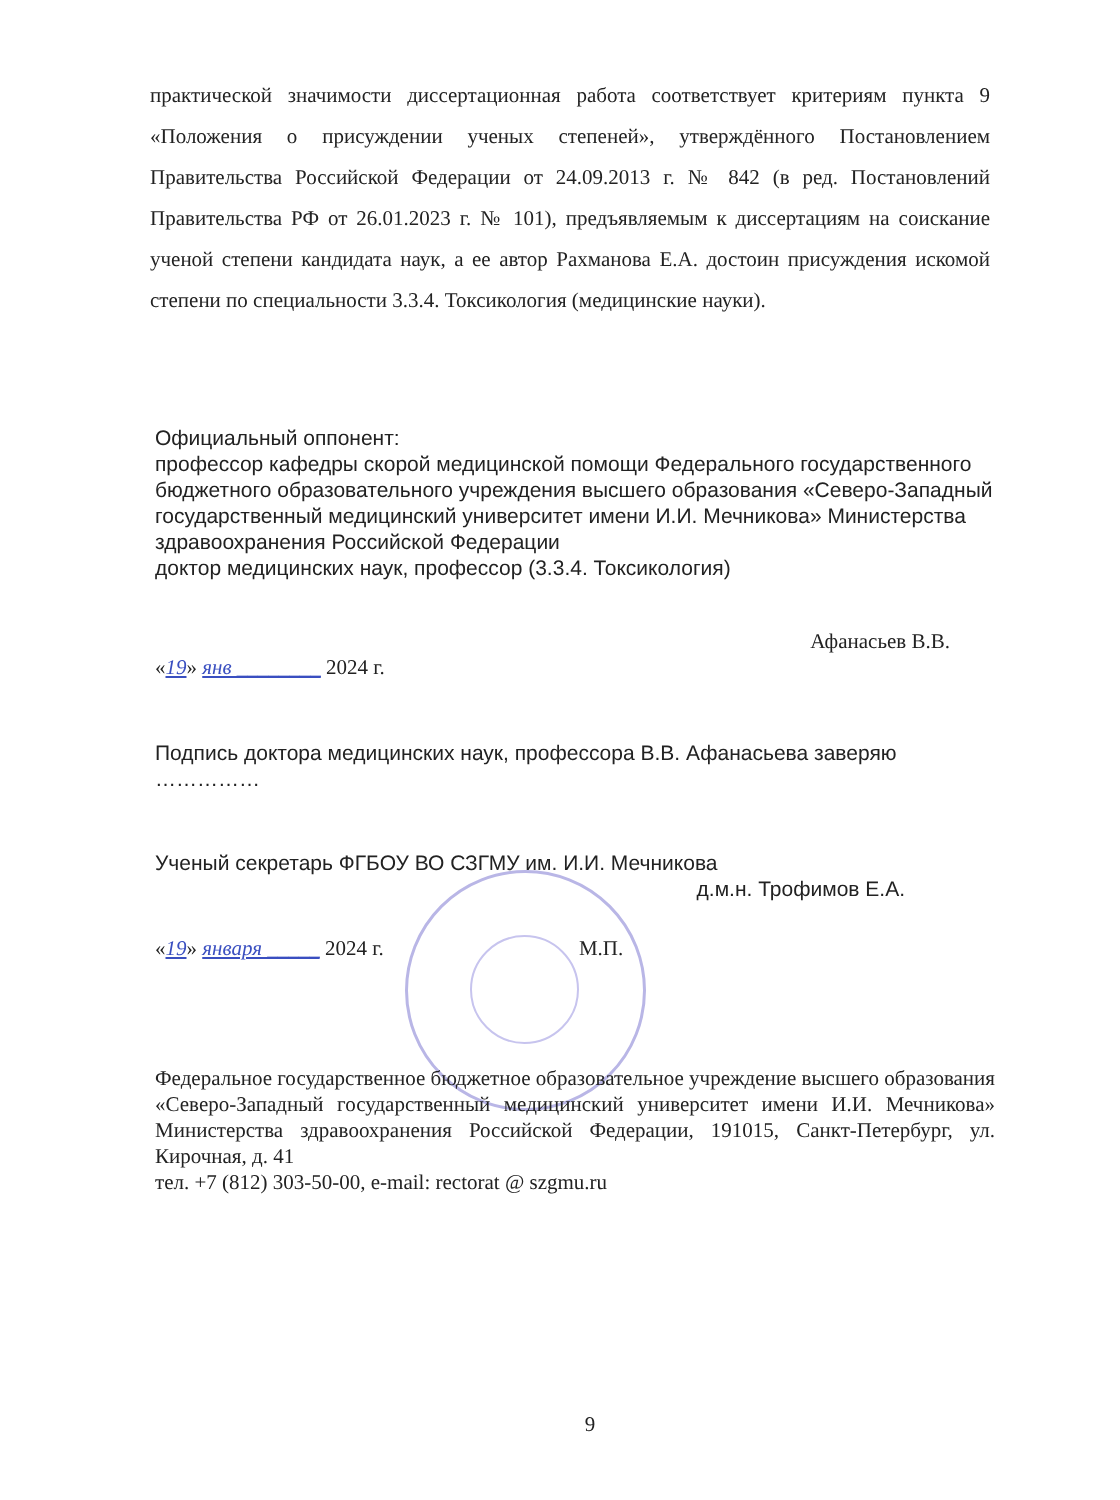практической значимости диссертационная работа соответствует критериям пункта 9 «Положения о присуждении ученых степеней», утверждённого Постановлением Правительства Российской Федерации от 24.09.2013 г. № 842 (в ред. Постановлений Правительства РФ от 26.01.2023 г. № 101), предъявляемым к диссертациям на соискание ученой степени кандидата наук, а ее автор Рахманова Е.А. достоин присуждения искомой степени по специальности 3.3.4. Токсикология (медицинские науки).
Официальный оппонент:
профессор кафедры скорой медицинской помощи Федерального государственного бюджетного образовательного учреждения высшего образования «Северо-Западный государственный медицинский университет имени И.И. Мечникова» Министерства здравоохранения Российской Федерации
доктор медицинских наук, профессор (3.3.4. Токсикология)
Афанасьев В.В.
«19» янв ________ 2024 г.
Подпись доктора медицинских наук, профессора В.В. Афанасьева заверяю
……………
Ученый секретарь ФГБОУ ВО СЗГМУ им. И.И. Мечникова
д.м.н. Трофимов Е.А.
«19» января _____ 2024 г. М.П.
Федеральное государственное бюджетное образовательное учреждение высшего образования «Северо-Западный государственный медицинский университет имени И.И. Мечникова» Министерства здравоохранения Российской Федерации, 191015, Санкт-Петербург, ул. Кирочная, д. 41
тел. +7 (812) 303-50-00, e-mail: rectorat @ szgmu.ru
9